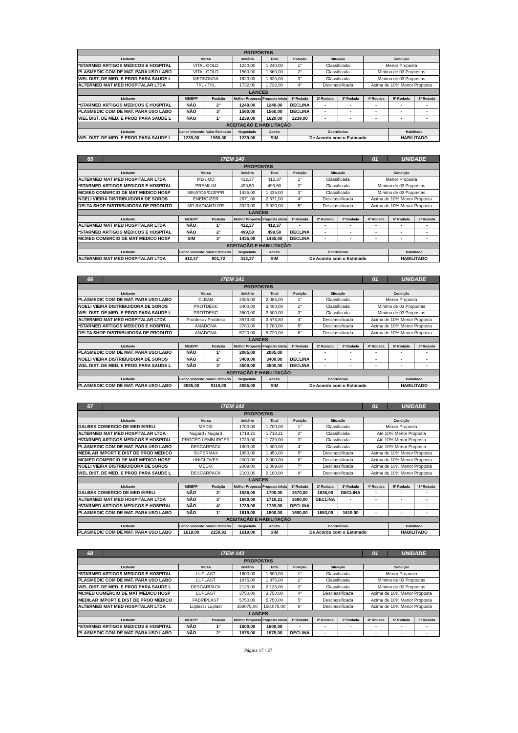| PROPOSTAS | | | | | | | | | | |
| Licitante | Marca | | Unitário | Total | Posição | Situação | | Condição | | |
| *STARMED ARTIGOS MEDICOS E HOSPITAL | VITAL GOLD | | 1240,00 | 1.240,00 | 1° | Classificada | | Menor Proposta | | |
| PLASMEDIC COM DE MAT. PARA USO LABO | VITAL GOLD | | 1560,00 | 1.560,00 | 2° | Classificada | | Mínimo de 03 Propostas | | |
| WEL DIST. DE MED. E PROD PARA SAUDE L | MEDSONDA | | 1620,00 | 1.620,00 | 3° | Classificada | | Mínimo de 03 Propostas | | |
| ALTERMED MAT MED HOSPITALAR LTDA | TKL / TKL | | 1732,00 | 1.732,00 | 4° | Desclassificada | | Acima de 10% Menor Proposta | | |
| LANCES | | | | | | | | | | |
| Licitante | ME/EPP | Posição | Melhor Proposta | Proposta Inicial | 1ª Rodada | 2ª Rodada | 3ª Rodada | 4ª Rodada | 5ª Rodada | 6ª Rodada |
| *STARMED ARTIGOS MEDICOS E HOSPITAL | NÃO | 2° | 1240,00 | 1240,00 | DECLINA | - | - | - | - | - |
| PLASMEDIC COM DE MAT. PARA USO LABO | NÃO | 3° | 1560,00 | 1560,00 | DECLINA | - | - | - | - | - |
| WEL DIST. DE MED. E PROD PARA SAUDE L | NÃO | 1° | 1239,00 | 1620,00 | 1239,00 | - | - | - | - | - |
| ACEITAÇÃO E HABILITAÇÃO | | | | | | | | | | |
| Licitante | Lance Vencedor | Valor Estimado | Negociado | Aceito | Ocorrências | | | | Habilitado | |
| WEL DIST. DE MED. E PROD PARA SAUDE L | 1239,00 | 1960,00 | 1239,00 | SIM | De Acordo com o Estimado | | | | HABILITADO | |
| 65 | ITEM 140 | 01 | UNIDADE |
| PROPOSTAS | | | | | | | | | | |
| Licitante | Marca | | Unitário | Total | Posição | Situação | | Condição | | |
| ALTERMED MAT MED HOSPITALAR LTDA | MD / MD | | 412,37 | 412,37 | 1° | Classificada | | Menor Proposta | | |
| *STARMED ARTIGOS MEDICOS E HOSPITAL | PREMIUM | | 499,50 | 499,50 | 2° | Classificada | | Mínimo de 03 Propostas | | |
| MCMED COMERCIO DE MAT MEDICO HOSP | MIKATOS/022PPR | | 1435,00 | 1.435,00 | 3° | Classificada | | Mínimo de 03 Propostas | | |
| NOELI VIEIRA DISTRIBUIDORA DE SOROS | ENERGIZER | | 2871,00 | 2.871,00 | 4° | Desclassificada | | Acima de 10% Menor Proposta | | |
| DELTA SHOP DISTRIBUIDORA DE PRODUTO | MD RADIANTLITE | | 3920,00 | 3.920,00 | 5° | Desclassificada | | Acima de 10% Menor Proposta | | |
| LANCES | | | | | | | | | | |
| Licitante | ME/EPP | Posição | Melhor Proposta | Proposta Inicial | 1ª Rodada | 2ª Rodada | 3ª Rodada | 4ª Rodada | 5ª Rodada | 6ª Rodada |
| ALTERMED MAT MED HOSPITALAR LTDA | NÃO | 1° | 412,37 | 412,37 | - | - | - | - | - | - |
| *STARMED ARTIGOS MEDICOS E HOSPITAL | NÃO | 2° | 499,50 | 499,50 | DECLINA | - | - | - | - | - |
| MCMED COMERCIO DE MAT MEDICO HOSP | SIM | 3° | 1435,00 | 1435,00 | DECLINA | - | - | - | - | - |
| ACEITAÇÃO E HABILITAÇÃO | | | | | | | | | | |
| Licitante | Lance Vencedor | Valor Estimado | Negociado | Aceito | Ocorrências | | | | Habilitado | |
| ALTERMED MAT MED HOSPITALAR LTDA | 412,37 | 801,72 | 412,37 | SIM | De Acordo com o Estimado | | | | HABILITADO | |
| 66 | ITEM 141 | 01 | UNIDADE |
| PROPOSTAS | | | | | | | | | | |
| Licitante | Marca | | Unitário | Total | Posição | Situação | | Condição | | |
| PLASMEDIC COM DE MAT. PARA USO LABO | CLEAN | | 2085,00 | 2.085,00 | 1° | Classificada | | Menor Proposta | | |
| NOELI VIEIRA DISTRIBUIDORA DE SOROS | PROTDESC | | 3400,00 | 3.400,00 | 2° | Classificada | | Mínimo de 03 Propostas | | |
| WEL DIST. DE MED. E PROD PARA SAUDE L | PROTDESC | | 3500,00 | 3.500,00 | 3° | Classificada | | Mínimo de 03 Propostas | | |
| ALTERMED MAT MED HOSPITALAR LTDA | Protdesc / Protdesc | | 3573,80 | 3.573,80 | 4° | Desclassificada | | Acima de 10% Menor Proposta | | |
| *STARMED ARTIGOS MEDICOS E HOSPITAL | ANADONA | | 3780,00 | 3.780,00 | 5° | Desclassificada | | Acima de 10% Menor Proposta | | |
| DELTA SHOP DISTRIBUIDORA DE PRODUTO | ANADONA | | 5720,00 | 5.720,00 | 6° | Desclassificada | | Acima de 10% Menor Proposta | | |
| LANCES | | | | | | | | | | |
| Licitante | ME/EPP | Posição | Melhor Proposta | Proposta Inicial | 1ª Rodada | 2ª Rodada | 3ª Rodada | 4ª Rodada | 5ª Rodada | 6ª Rodada |
| PLASMEDIC COM DE MAT. PARA USO LABO | NÃO | 1° | 2085,00 | 2085,00 | - | - | - | - | - | - |
| NOELI VIEIRA DISTRIBUIDORA DE SOROS | NÃO | 2° | 3400,00 | 3400,00 | DECLINA | - | - | - | - | - |
| WEL DIST. DE MED. E PROD PARA SAUDE L | NÃO | 3° | 3500,00 | 3500,00 | DECLINA | - | - | - | - | - |
| ACEITAÇÃO E HABILITAÇÃO | | | | | | | | | | |
| Licitante | Lance Vencedor | Valor Estimado | Negociado | Aceito | Ocorrências | | | | Habilitado | |
| PLASMEDIC COM DE MAT. PARA USO LABO | 2085,00 | 9118,00 | 2085,00 | SIM | De Acordo com o Estimado | | | | HABILITADO | |
| 67 | ITEM 142 | 01 | UNIDADE |
| PROPOSTAS | | | | | | | | | | |
| Licitante | Marca | | Unitário | Total | Posição | Situação | | Condição | | |
| DALBEX COMERCIO DE MED EIRELI | MEDIX | | 1700,00 | 1.700,00 | 1° | Classificada | | Menor Proposta | | |
| ALTERMED MAT MED HOSPITALAR LTDA | Nugard / Nugard | | 1718,21 | 1.718,21 | 2° | Classificada | | Até 10% Menor Proposta | | |
| *STARMED ARTIGOS MEDICOS E HOSPITAL | PROCED LEMBURGER | | 1739,00 | 1.739,00 | 3° | Classificada | | Até 10% Menor Proposta | | |
| PLASMEDIC COM DE MAT. PARA USO LABO | DESCARPACK | | 1800,00 | 1.800,00 | 4° | Classificada | | Até 10% Menor Proposta | | |
| MEDILAR IMPORT E DIST DE PROD MEDICO | SUPERMAX | | 1950,00 | 1.950,00 | 5° | Desclassificada | | Acima de 10% Menor Proposta | | |
| MCMED COMERCIO DE MAT MEDICO HOSP | UNIGLOVES | | 2000,00 | 2.000,00 | 6° | Desclassificada | | Acima de 10% Menor Proposta | | |
| NOELI VIEIRA DISTRIBUIDORA DE SOROS | MEDIX | | 2009,00 | 2.009,00 | 7° | Desclassificada | | Acima de 10% Menor Proposta | | |
| WEL DIST. DE MED. E PROD PARA SAUDE L | DESCARPACK | | 2100,00 | 2.100,00 | 8° | Desclassificada | | Acima de 10% Menor Proposta | | |
| LANCES | | | | | | | | | | |
| Licitante | ME/EPP | Posição | Melhor Proposta | Proposta Inicial | 1ª Rodada | 2ª Rodada | 3ª Rodada | 4ª Rodada | 5ª Rodada | 6ª Rodada |
| DALBEX COMERCIO DE MED EIRELI | NÃO | 2° | 1636,00 | 1700,00 | 1670,00 | 1636,00 | DECLINA | - | - | - |
| ALTERMED MAT MED HOSPITALAR LTDA | NÃO | 3° | 1680,00 | 1718,21 | 1680,00 | DECLINA | - | - | - | - |
| *STARMED ARTIGOS MEDICOS E HOSPITAL | NÃO | 4° | 1739,00 | 1739,00 | DECLINA | - | - | - | - | - |
| PLASMEDIC COM DE MAT. PARA USO LABO | NÃO | 1° | 1619,00 | 1800,00 | 1690,00 | 1653,00 | 1619,00 | - | - | - |
| ACEITAÇÃO E HABILITAÇÃO | | | | | | | | | | |
| Licitante | Lance Vencedor | Valor Estimado | Negociado | Aceito | Ocorrências | | | | Habilitado | |
| PLASMEDIC COM DE MAT. PARA USO LABO | 1619,00 | 2150,93 | 1619,00 | SIM | De Acordo com o Estimado | | | | HABILITADO | |
| 68 | ITEM 143 | 01 | UNIDADE |
| PROPOSTAS | | | | | | | | | | |
| Licitante | Marca | | Unitário | Total | Posição | Situação | | Condição | | |
| *STARMED ARTIGOS MEDICOS E HOSPITAL | LUPLAST | | 1600,00 | 1.600,00 | 1° | Classificada | | Menor Proposta | | |
| PLASMEDIC COM DE MAT. PARA USO LABO | LUPLAST | | 1875,00 | 1.875,00 | 2° | Classificada | | Mínimo de 03 Propostas | | |
| WEL DIST. DE MED. E PROD PARA SAUDE L | DESCARPACK | | 2125,00 | 2.125,00 | 3° | Classificada | | Mínimo de 03 Propostas | | |
| MCMED COMERCIO DE MAT MEDICO HOSP | LUPLAST | | 3750,00 | 3.750,00 | 4° | Desclassificada | | Acima de 10% Menor Proposta | | |
| MEDILAR IMPORT E DIST DE PROD MEDICO | FABRIPLAST | | 5750,00 | 5.750,00 | 5° | Desclassificada | | Acima de 10% Menor Proposta | | |
| ALTERMED MAT MED HOSPITALAR LTDA | Luplast / Luplast | | 158075,00 | 158.075,00 | 6° | Desclassificada | | Acima de 10% Menor Proposta | | |
| LANCES | | | | | | | | | | |
| Licitante | ME/EPP | Posição | Melhor Proposta | Proposta Inicial | 1ª Rodada | 2ª Rodada | 3ª Rodada | 4ª Rodada | 5ª Rodada | 6ª Rodada |
| *STARMED ARTIGOS MEDICOS E HOSPITAL | NÃO | 1° | 1600,00 | 1600,00 | - | - | - | - | - | - |
| PLASMEDIC COM DE MAT. PARA USO LABO | NÃO | 2° | 1875,00 | 1875,00 | DECLINA | - | - | - | - | - |
Página 17 / 27